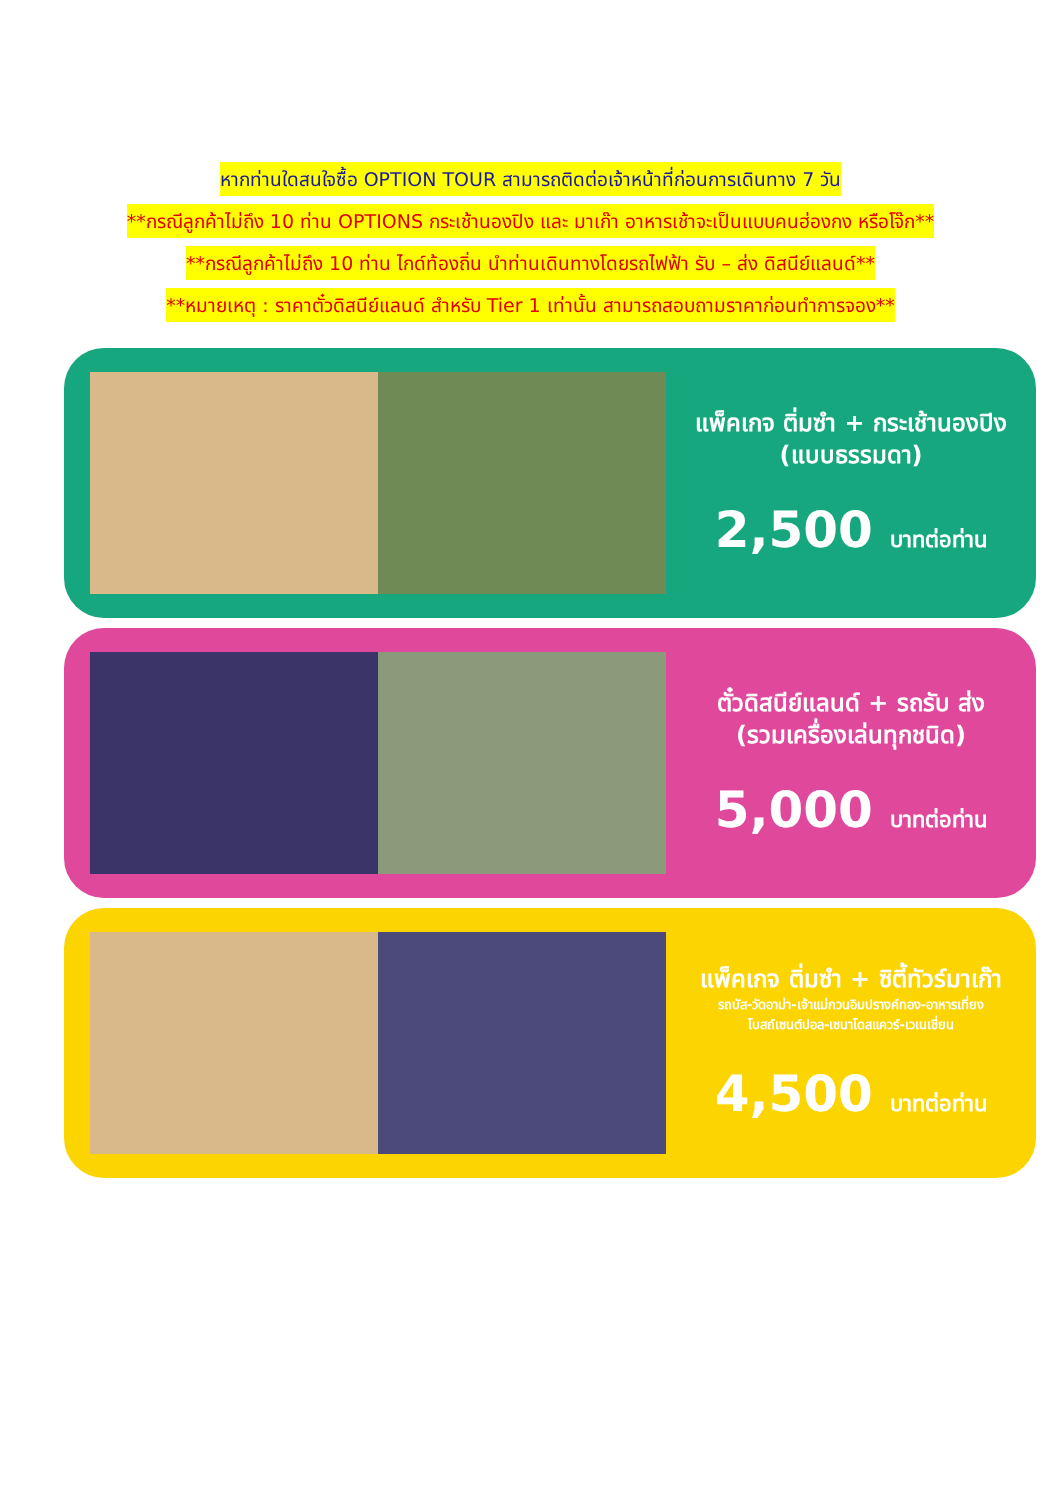หากท่านใดสนใจซื้อ OPTION TOUR สามารถติดต่อเจ้าหน้าที่ก่อนการเดินทาง 7 วัน
**กรณีลูกค้าไม่ถึง 10 ท่าน OPTIONS กระเช้านองปิง และ มาเก๊า อาหารเช้าจะเป็นแบบคนฮ่องกง หรือโจ๊ก**
**กรณีลูกค้าไม่ถึง 10 ท่าน ไกด์ท้องถิ่น นำท่านเดินทางโดยรถไฟฟ้า รับ – ส่ง ดิสนีย์แลนด์**
**หมายเหตุ : ราคาตั๋วดิสนีย์แลนด์ สำหรับ Tier 1 เท่านั้น สามารถสอบถามราคาก่อนทำการจอง**
แพ็คเกจ ติ่มซำ + กระเช้านองปิง
(แบบธรรมดา)
2,500 บาทต่อท่าน
ตั๋วดิสนีย์แลนด์ + รถรับ ส่ง
(รวมเครื่องเล่นทุกชนิด)
5,000 บาทต่อท่าน
แพ็คเกจ ติ่มซำ + ซิตี้ทัวร์มาเก๊า
รถบัส-วัดอาม่า-เจ้าแม่กวนอิมปรางค์ทอง-อาหารเที่ยง
โบสถ์เซนต์ปอล-เซนาโดสแควร์-เวเนเชี่ยน
4,500 บาทต่อท่าน